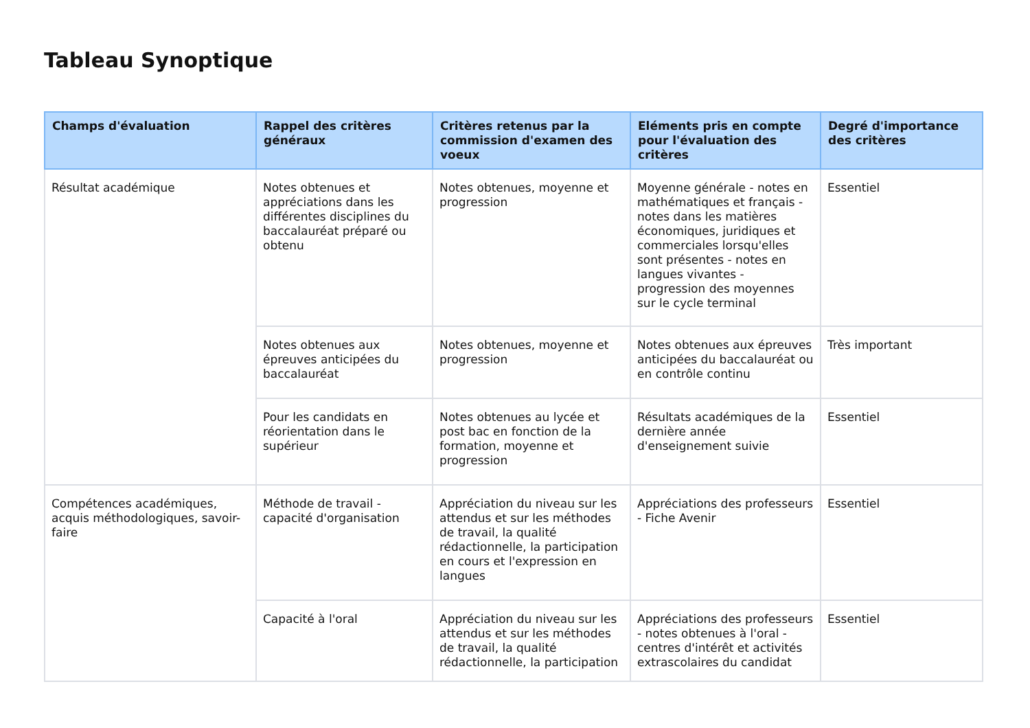Tableau Synoptique
| Champs d'évaluation | Rappel des critères généraux | Critères retenus par la commission d'examen des voeux | Eléments pris en compte pour l'évaluation des critères | Degré d'importance des critères |
| --- | --- | --- | --- | --- |
| Résultat académique | Notes obtenues et appréciations dans les différentes disciplines du baccalauréat préparé ou obtenu | Notes obtenues, moyenne et progression | Moyenne générale - notes en mathématiques et français - notes dans les matières économiques, juridiques et commerciales lorsqu'elles sont présentes - notes en langues vivantes - progression des moyennes sur le cycle terminal | Essentiel |
| | Notes obtenues aux épreuves anticipées du baccalauréat | Notes obtenues, moyenne et progression | Notes obtenues aux épreuves anticipées du baccalauréat ou en contrôle continu | Très important |
| | Pour les candidats en réorientation dans le supérieur | Notes obtenues au lycée et post bac en fonction de la formation, moyenne et progression | Résultats académiques de la dernière année d'enseignement suivie | Essentiel |
| Compétences académiques, acquis méthodologiques, savoir-faire | Méthode de travail - capacité d'organisation | Appréciation du niveau sur les attendus et sur les méthodes de travail, la qualité rédactionnelle, la participation en cours et l'expression en langues | Appréciations des professeurs - Fiche Avenir | Essentiel |
| | Capacité à l'oral | Appréciation du niveau sur les attendus et sur les méthodes de travail, la qualité rédactionnelle, la participation | Appréciations des professeurs - notes obtenues à l'oral - centres d'intérêt et activités extrascolaires du candidat | Essentiel |